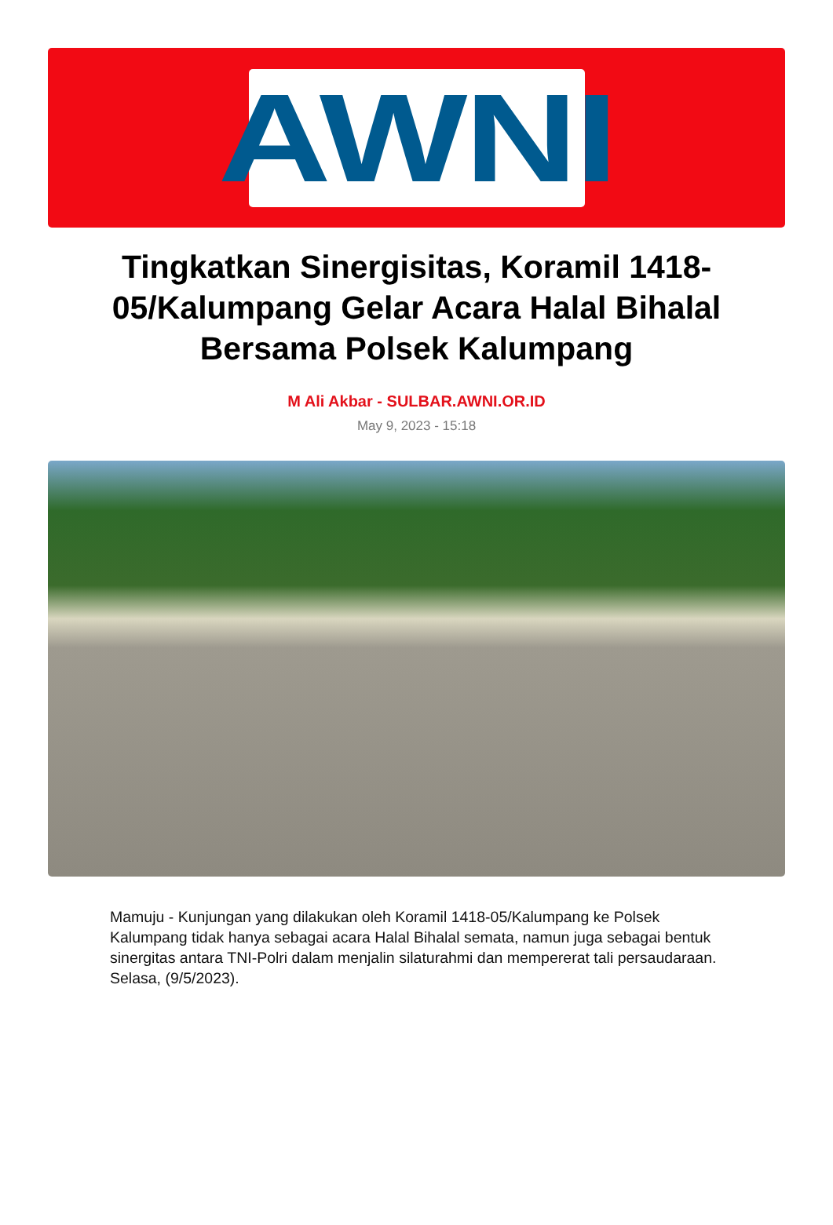AWNI
Tingkatkan Sinergisitas, Koramil 1418-05/Kalumpang Gelar Acara Halal Bihalal Bersama Polsek Kalumpang
M Ali Akbar - SULBAR.AWNI.OR.ID
May 9, 2023 - 15:18
Mamuju - Kunjungan yang dilakukan oleh Koramil 1418-05/Kalumpang ke Polsek Kalumpang tidak hanya sebagai acara Halal Bihalal semata, namun juga sebagai bentuk sinergitas antara TNI-Polri dalam menjalin silaturahmi dan mempererat tali persaudaraan. Selasa, (9/5/2023).